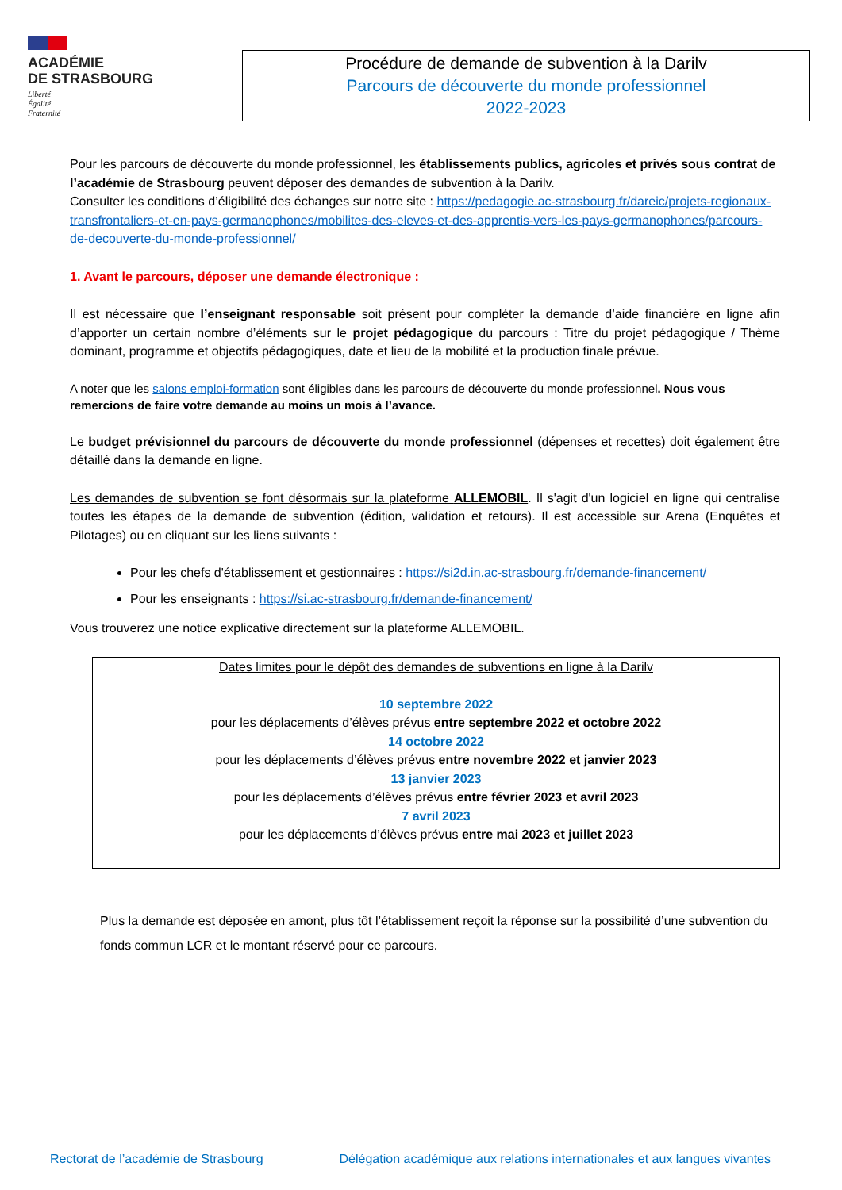ACADÉMIE
DE STRASBOURG
Liberté
Égalité
Fraternité
Procédure de demande de subvention à la Darilv
Parcours de découverte du monde professionnel
2022-2023
Pour les parcours de découverte du monde professionnel, les établissements publics, agricoles et privés sous contrat de l’académie de Strasbourg peuvent déposer des demandes de subvention à la Darilv.
Consulter les conditions d’éligibilité des échanges sur notre site : https://pedagogie.ac-strasbourg.fr/dareic/projets-regionaux-transfrontaliers-et-en-pays-germanophones/mobilites-des-eleves-et-des-apprentis-vers-les-pays-germanophones/parcours-de-decouverte-du-monde-professionnel/
1. Avant le parcours, déposer une demande électronique :
Il est nécessaire que l’enseignant responsable soit présent pour compléter la demande d’aide financière en ligne afin d’apporter un certain nombre d’éléments sur le projet pédagogique du parcours : Titre du projet pédagogique / Thème dominant, programme et objectifs pédagogiques, date et lieu de la mobilité et la production finale prévue.
A noter que les salons emploi-formation sont éligibles dans les parcours de découverte du monde professionnel. Nous vous remercions de faire votre demande au moins un mois à l’avance.
Le budget prévisionnel du parcours de découverte du monde professionnel (dépenses et recettes) doit également être détaillé dans la demande en ligne.
Les demandes de subvention se font désormais sur la plateforme ALLEMOBIL. Il s'agit d'un logiciel en ligne qui centralise toutes les étapes de la demande de subvention (édition, validation et retours). Il est accessible sur Arena (Enquêtes et Pilotages) ou en cliquant sur les liens suivants :
Pour les chefs d'établissement et gestionnaires : https://si2d.in.ac-strasbourg.fr/demande-financement/
Pour les enseignants : https://si.ac-strasbourg.fr/demande-financement/
Vous trouverez une notice explicative directement sur la plateforme ALLEMOBIL.
Dates limites pour le dépôt des demandes de subventions en ligne à la Darilv
10 septembre 2022
pour les déplacements d’élèves prévus entre septembre 2022 et octobre 2022
14 octobre 2022
pour les déplacements d’élèves prévus entre novembre 2022 et janvier 2023
13 janvier 2023
pour les déplacements d’élèves prévus entre février 2023 et avril 2023
7 avril 2023
pour les déplacements d’élèves prévus entre mai 2023 et juillet 2023
Plus la demande est déposée en amont, plus tôt l’établissement reçoit la réponse sur la possibilité d’une subvention du fonds commun LCR et le montant réservé pour ce parcours.
Rectorat de l’académie de Strasbourg Délégation académique aux relations internationales et aux langues vivantes